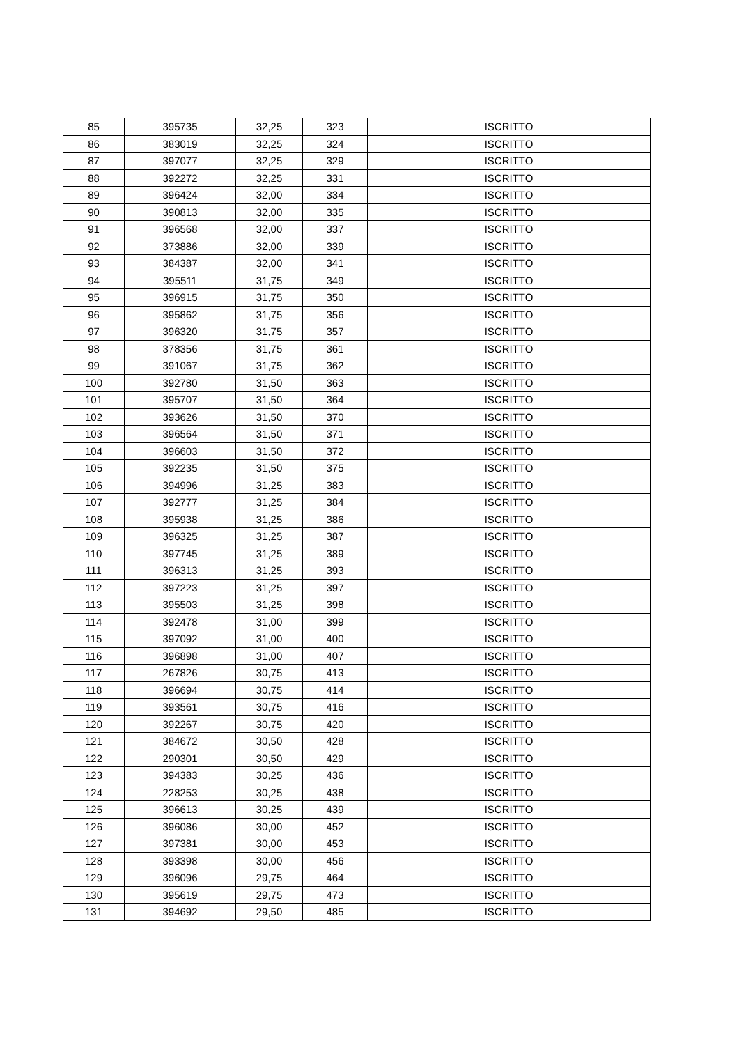| 85 | 395735 | 32,25 | 323 | ISCRITTO |
| 86 | 383019 | 32,25 | 324 | ISCRITTO |
| 87 | 397077 | 32,25 | 329 | ISCRITTO |
| 88 | 392272 | 32,25 | 331 | ISCRITTO |
| 89 | 396424 | 32,00 | 334 | ISCRITTO |
| 90 | 390813 | 32,00 | 335 | ISCRITTO |
| 91 | 396568 | 32,00 | 337 | ISCRITTO |
| 92 | 373886 | 32,00 | 339 | ISCRITTO |
| 93 | 384387 | 32,00 | 341 | ISCRITTO |
| 94 | 395511 | 31,75 | 349 | ISCRITTO |
| 95 | 396915 | 31,75 | 350 | ISCRITTO |
| 96 | 395862 | 31,75 | 356 | ISCRITTO |
| 97 | 396320 | 31,75 | 357 | ISCRITTO |
| 98 | 378356 | 31,75 | 361 | ISCRITTO |
| 99 | 391067 | 31,75 | 362 | ISCRITTO |
| 100 | 392780 | 31,50 | 363 | ISCRITTO |
| 101 | 395707 | 31,50 | 364 | ISCRITTO |
| 102 | 393626 | 31,50 | 370 | ISCRITTO |
| 103 | 396564 | 31,50 | 371 | ISCRITTO |
| 104 | 396603 | 31,50 | 372 | ISCRITTO |
| 105 | 392235 | 31,50 | 375 | ISCRITTO |
| 106 | 394996 | 31,25 | 383 | ISCRITTO |
| 107 | 392777 | 31,25 | 384 | ISCRITTO |
| 108 | 395938 | 31,25 | 386 | ISCRITTO |
| 109 | 396325 | 31,25 | 387 | ISCRITTO |
| 110 | 397745 | 31,25 | 389 | ISCRITTO |
| 111 | 396313 | 31,25 | 393 | ISCRITTO |
| 112 | 397223 | 31,25 | 397 | ISCRITTO |
| 113 | 395503 | 31,25 | 398 | ISCRITTO |
| 114 | 392478 | 31,00 | 399 | ISCRITTO |
| 115 | 397092 | 31,00 | 400 | ISCRITTO |
| 116 | 396898 | 31,00 | 407 | ISCRITTO |
| 117 | 267826 | 30,75 | 413 | ISCRITTO |
| 118 | 396694 | 30,75 | 414 | ISCRITTO |
| 119 | 393561 | 30,75 | 416 | ISCRITTO |
| 120 | 392267 | 30,75 | 420 | ISCRITTO |
| 121 | 384672 | 30,50 | 428 | ISCRITTO |
| 122 | 290301 | 30,50 | 429 | ISCRITTO |
| 123 | 394383 | 30,25 | 436 | ISCRITTO |
| 124 | 228253 | 30,25 | 438 | ISCRITTO |
| 125 | 396613 | 30,25 | 439 | ISCRITTO |
| 126 | 396086 | 30,00 | 452 | ISCRITTO |
| 127 | 397381 | 30,00 | 453 | ISCRITTO |
| 128 | 393398 | 30,00 | 456 | ISCRITTO |
| 129 | 396096 | 29,75 | 464 | ISCRITTO |
| 130 | 395619 | 29,75 | 473 | ISCRITTO |
| 131 | 394692 | 29,50 | 485 | ISCRITTO |